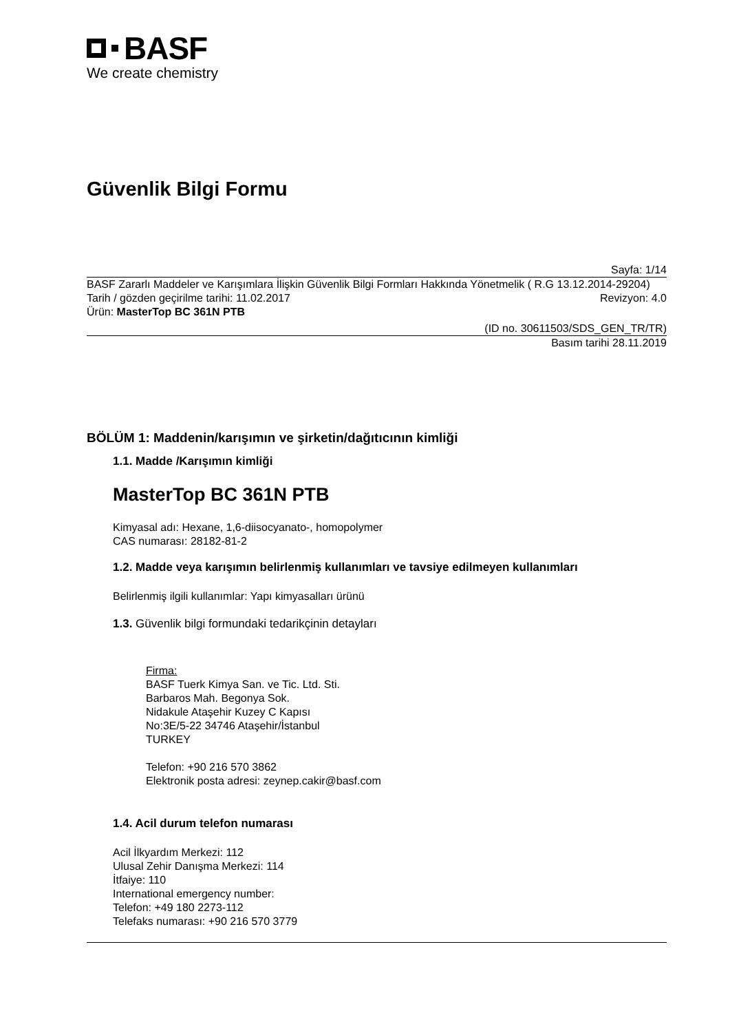BASF
We create chemistry
Güvenlik Bilgi Formu
Sayfa: 1/14
BASF Zararlı Maddeler ve Karışımlara İlişkin Güvenlik Bilgi Formları Hakkında Yönetmelik ( R.G 13.12.2014-29204)
Tarih / gözden geçirilme tarihi: 11.02.2017 Revizyon: 4.0
Ürün: MasterTop BC 361N PTB
(ID no. 30611503/SDS_GEN_TR/TR)
Basım tarihi 28.11.2019
BÖLÜM 1: Maddenin/karışımın ve şirketin/dağıtıcının kimliği
1.1. Madde /Karışımın kimliği
MasterTop BC 361N PTB
Kimyasal adı: Hexane, 1,6-diisocyanato-, homopolymer
CAS numarası: 28182-81-2
1.2. Madde veya karışımın belirlenmiş kullanımları ve tavsiye edilmeyen kullanımları
Belirlenmiş ilgili kullanımlar: Yapı kimyasalları ürünü
1.3. Güvenlik bilgi formundaki tedarikçinin detayları
Firma:
BASF Tuerk Kimya San. ve Tic. Ltd. Sti.
Barbaros Mah. Begonya Sok.
Nidakule Ataşehir Kuzey C Kapısı
No:3E/5-22 34746 Ataşehir/İstanbul
TURKEY
Telefon: +90 216 570 3862
Elektronik posta adresi: zeynep.cakir@basf.com
1.4. Acil durum telefon numarası
Acil İlkyardım Merkezi: 112
Ulusal Zehir Danışma Merkezi: 114
İtfaiye: 110
International emergency number:
Telefon: +49 180 2273-112
Telefaks numarası: +90 216 570 3779